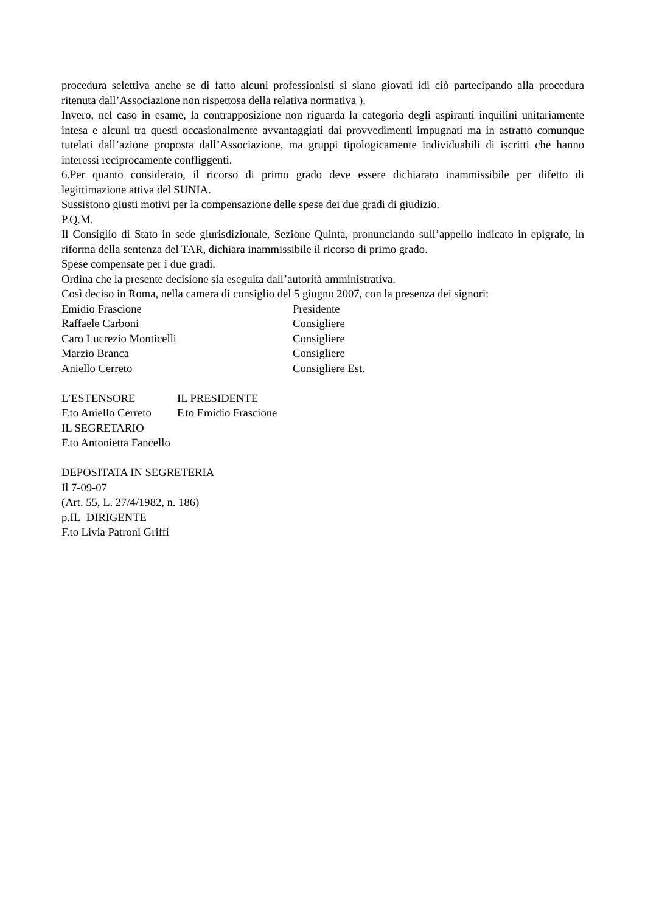procedura selettiva anche se di fatto alcuni professionisti si siano giovati idi ciò partecipando alla procedura ritenuta dall’Associazione non rispettosa della relativa normativa ).
Invero, nel caso in esame, la contrapposizione non riguarda la categoria degli aspiranti inquilini unitariamente intesa e alcuni tra questi occasionalmente avvantaggiati dai provvedimenti impugnati ma in astratto comunque tutelati dall’azione proposta dall’Associazione, ma gruppi tipologicamente individuabili di iscritti che hanno interessi reciprocamente confliggenti.
6.Per quanto considerato, il ricorso di primo grado deve essere dichiarato inammissibile per difetto di legittimazione attiva del SUNIA.
Sussistono giusti motivi per la compensazione delle spese dei due gradi di giudizio.
P.Q.M.
Il Consiglio di Stato in sede giurisdizionale, Sezione Quinta, pronunciando sull’appello indicato in epigrafe, in riforma della sentenza del TAR, dichiara inammissibile il ricorso di primo grado.
Spese compensate per i due gradi.
Ordina che la presente decisione sia eseguita dall’autorità amministrativa.
Così deciso in Roma, nella camera di consiglio del 5 giugno 2007, con la presenza dei signori:
Emidio Frascione Presidente
Raffaele Carboni Consigliere
Caro Lucrezio Monticelli Consigliere
Marzio Branca Consigliere
Aniello Cerreto Consigliere Est.
L’ESTENSORE IL PRESIDENTE
F.to Aniello Cerreto F.to Emidio Frascione
IL SEGRETARIO
F.to Antonietta Fancello
DEPOSITATA IN SEGRETERIA
Il 7-09-07
(Art. 55, L. 27/4/1982, n. 186)
p.IL DIRIGENTE
F.to Livia Patroni Griffi